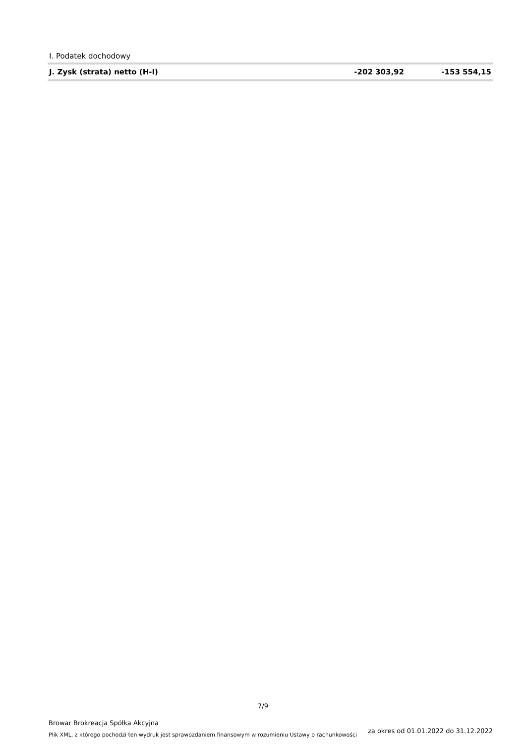| I. Podatek dochodowy | | |
| J. Zysk (strata) netto (H-I) | -202 303,92 | -153 554,15 |
7/9
Browar Brokreacja Spółka Akcyjna
Plik XML, z którego pochodzi ten wydruk jest sprawozdaniem finansowym w rozumieniu Ustawy o rachunkowości
za okres od 01.01.2022 do 31.12.2022